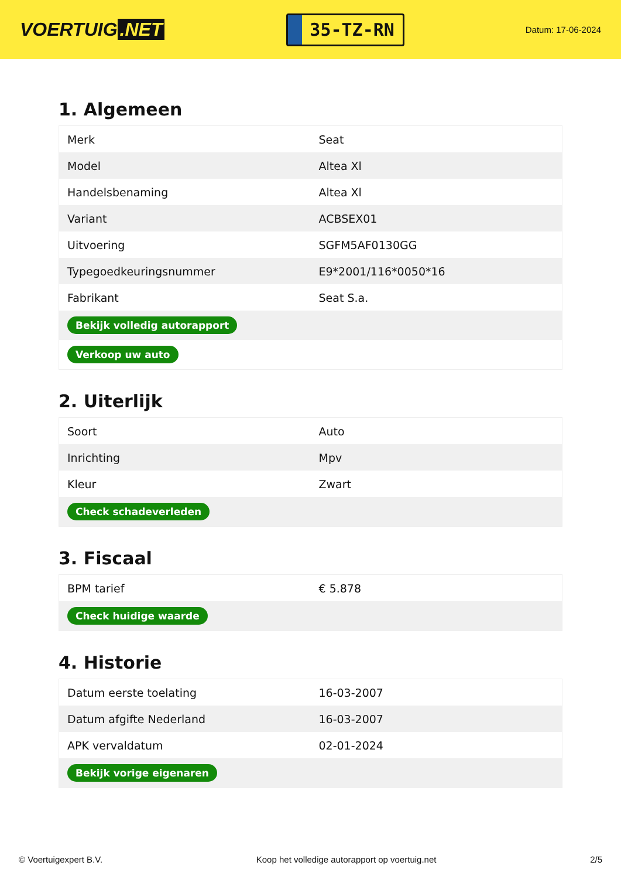VOERTUIG.NET
35-TZ-RN
Datum: 17-06-2024
1. Algemeen
| Merk | Seat |
| Model | Altea Xl |
| Handelsbenaming | Altea Xl |
| Variant | ACBSEX01 |
| Uitvoering | SGFM5AF0130GG |
| Typegoedkeuringsnummer | E9*2001/116*0050*16 |
| Fabrikant | Seat S.a. |
| Bekijk volledig autorapport | |
| Verkoop uw auto | |
2. Uiterlijk
| Soort | Auto |
| Inrichting | Mpv |
| Kleur | Zwart |
| Check schadeverleden | |
3. Fiscaal
| BPM tarief | € 5.878 |
| Check huidige waarde | |
4. Historie
| Datum eerste toelating | 16-03-2007 |
| Datum afgifte Nederland | 16-03-2007 |
| APK vervaldatum | 02-01-2024 |
| Bekijk vorige eigenaren | |
© Voertuigexpert B.V. Koop het volledige autorapport op voertuig.net 2/5